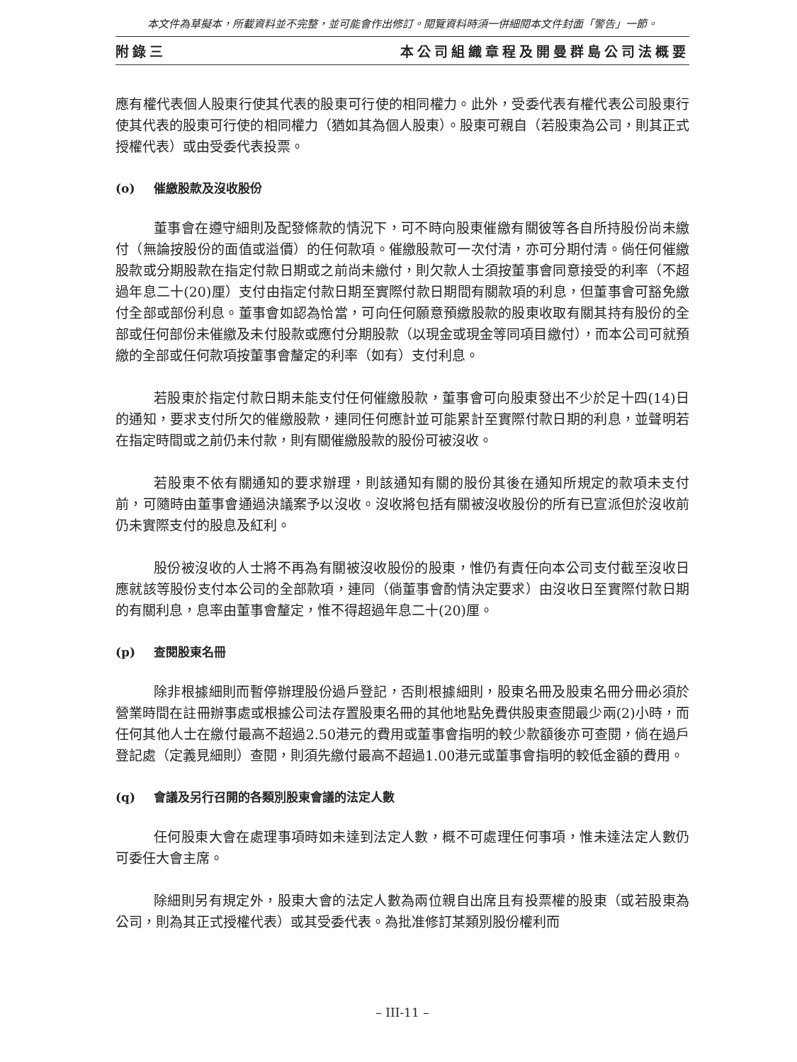本文件為草擬本，所載資料並不完整，並可能會作出修訂。閱覽資料時須一併細閱本文件封面「警告」一節。
附錄三 本公司組織章程及開曼群島公司法概要
應有權代表個人股東行使其代表的股東可行使的相同權力。此外，受委代表有權代表公司股東行使其代表的股東可行使的相同權力（猶如其為個人股東）。股東可親自（若股東為公司，則其正式授權代表）或由受委代表投票。
(o) 催繳股款及沒收股份
董事會在遵守細則及配發條款的情況下，可不時向股東催繳有關彼等各自所持股份尚未繳付（無論按股份的面值或溢價）的任何款項。催繳股款可一次付清，亦可分期付清。倘任何催繳股款或分期股款在指定付款日期或之前尚未繳付，則欠款人士須按董事會同意接受的利率（不超過年息二十(20)厘）支付由指定付款日期至實際付款日期間有關款項的利息，但董事會可豁免繳付全部或部份利息。董事會如認為恰當，可向任何願意預繳股款的股東收取有關其持有股份的全部或任何部份未催繳及未付股款或應付分期股款（以現金或現金等同項目繳付），而本公司可就預繳的全部或任何款項按董事會釐定的利率（如有）支付利息。
若股東於指定付款日期未能支付任何催繳股款，董事會可向股東發出不少於足十四(14)日的通知，要求支付所欠的催繳股款，連同任何應計並可能累計至實際付款日期的利息，並聲明若在指定時間或之前仍未付款，則有關催繳股款的股份可被沒收。
若股東不依有關通知的要求辦理，則該通知有關的股份其後在通知所規定的款項未支付前，可隨時由董事會通過決議案予以沒收。沒收將包括有關被沒收股份的所有已宣派但於沒收前仍未實際支付的股息及紅利。
股份被沒收的人士將不再為有關被沒收股份的股東，惟仍有責任向本公司支付截至沒收日應就該等股份支付本公司的全部款項，連同（倘董事會酌情決定要求）由沒收日至實際付款日期的有關利息，息率由董事會釐定，惟不得超過年息二十(20)厘。
(p) 查閱股東名冊
除非根據細則而暫停辦理股份過戶登記，否則根據細則，股東名冊及股東名冊分冊必須於營業時間在註冊辦事處或根據公司法存置股東名冊的其他地點免費供股東查閱最少兩(2)小時，而任何其他人士在繳付最高不超過2.50港元的費用或董事會指明的較少款額後亦可查閱，倘在過戶登記處（定義見細則）查閱，則須先繳付最高不超過1.00港元或董事會指明的較低金額的費用。
(q) 會議及另行召開的各類別股東會議的法定人數
任何股東大會在處理事項時如未達到法定人數，概不可處理任何事項，惟未達法定人數仍可委任大會主席。
除細則另有規定外，股東大會的法定人數為兩位親自出席且有投票權的股東（或若股東為公司，則為其正式授權代表）或其受委代表。為批准修訂某類別股份權利而
– III-11 –